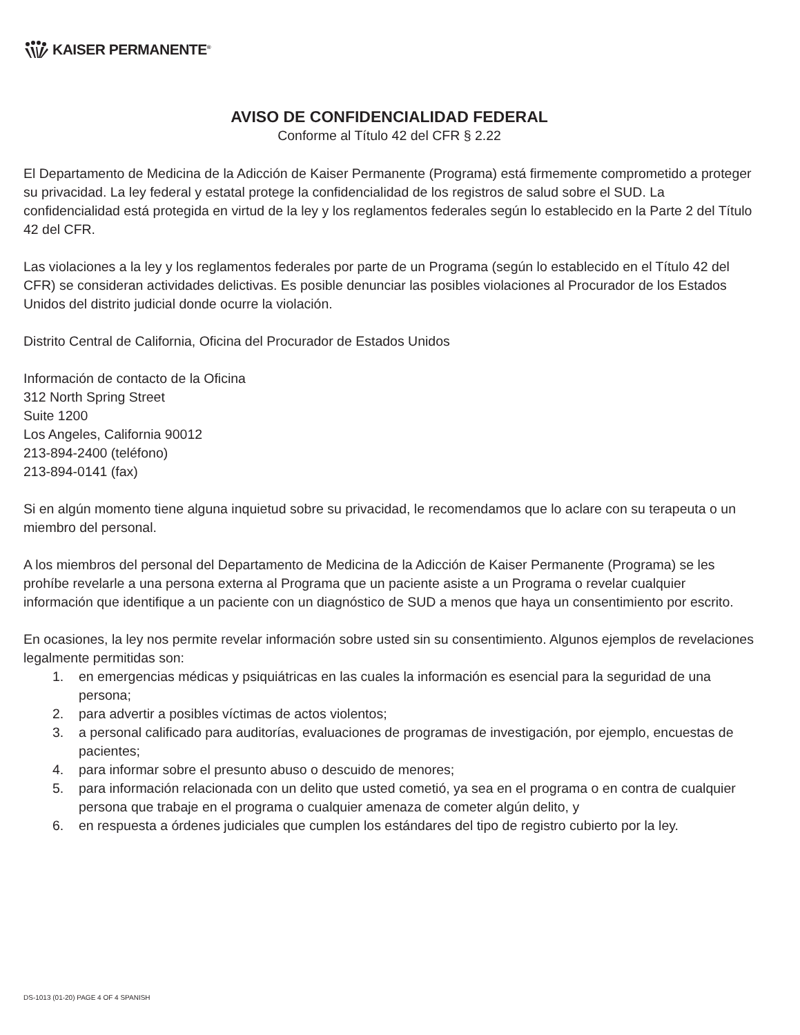KAISER PERMANENTE<sup>®</sup>
AVISO DE CONFIDENCIALIDAD FEDERAL
Conforme al Título 42 del CFR § 2.22
El Departamento de Medicina de la Adicción de Kaiser Permanente (Programa) está firmemente comprometido a proteger su privacidad. La ley federal y estatal protege la confidencialidad de los registros de salud sobre el SUD. La confidencialidad está protegida en virtud de la ley y los reglamentos federales según lo establecido en la Parte 2 del Título 42 del CFR.
Las violaciones a la ley y los reglamentos federales por parte de un Programa (según lo establecido en el Título 42 del CFR) se consideran actividades delictivas. Es posible denunciar las posibles violaciones al Procurador de los Estados Unidos del distrito judicial donde ocurre la violación.
Distrito Central de California, Oficina del Procurador de Estados Unidos
Información de contacto de la Oficina
312 North Spring Street
Suite 1200
Los Angeles, California 90012
213-894-2400 (teléfono)
213-894-0141 (fax)
Si en algún momento tiene alguna inquietud sobre su privacidad, le recomendamos que lo aclare con su terapeuta o un miembro del personal.
A los miembros del personal del Departamento de Medicina de la Adicción de Kaiser Permanente (Programa) se les prohíbe revelarle a una persona externa al Programa que un paciente asiste a un Programa o revelar cualquier información que identifique a un paciente con un diagnóstico de SUD a menos que haya un consentimiento por escrito.
En ocasiones, la ley nos permite revelar información sobre usted sin su consentimiento. Algunos ejemplos de revelaciones legalmente permitidas son:
1. en emergencias médicas y psiquiátricas en las cuales la información es esencial para la seguridad de una persona;
2. para advertir a posibles víctimas de actos violentos;
3. a personal calificado para auditorías, evaluaciones de programas de investigación, por ejemplo, encuestas de pacientes;
4. para informar sobre el presunto abuso o descuido de menores;
5. para información relacionada con un delito que usted cometió, ya sea en el programa o en contra de cualquier persona que trabaje en el programa o cualquier amenaza de cometer algún delito, y
6. en respuesta a órdenes judiciales que cumplen los estándares del tipo de registro cubierto por la ley.
DS-1013 (01-20) PAGE 4 OF 4 SPANISH